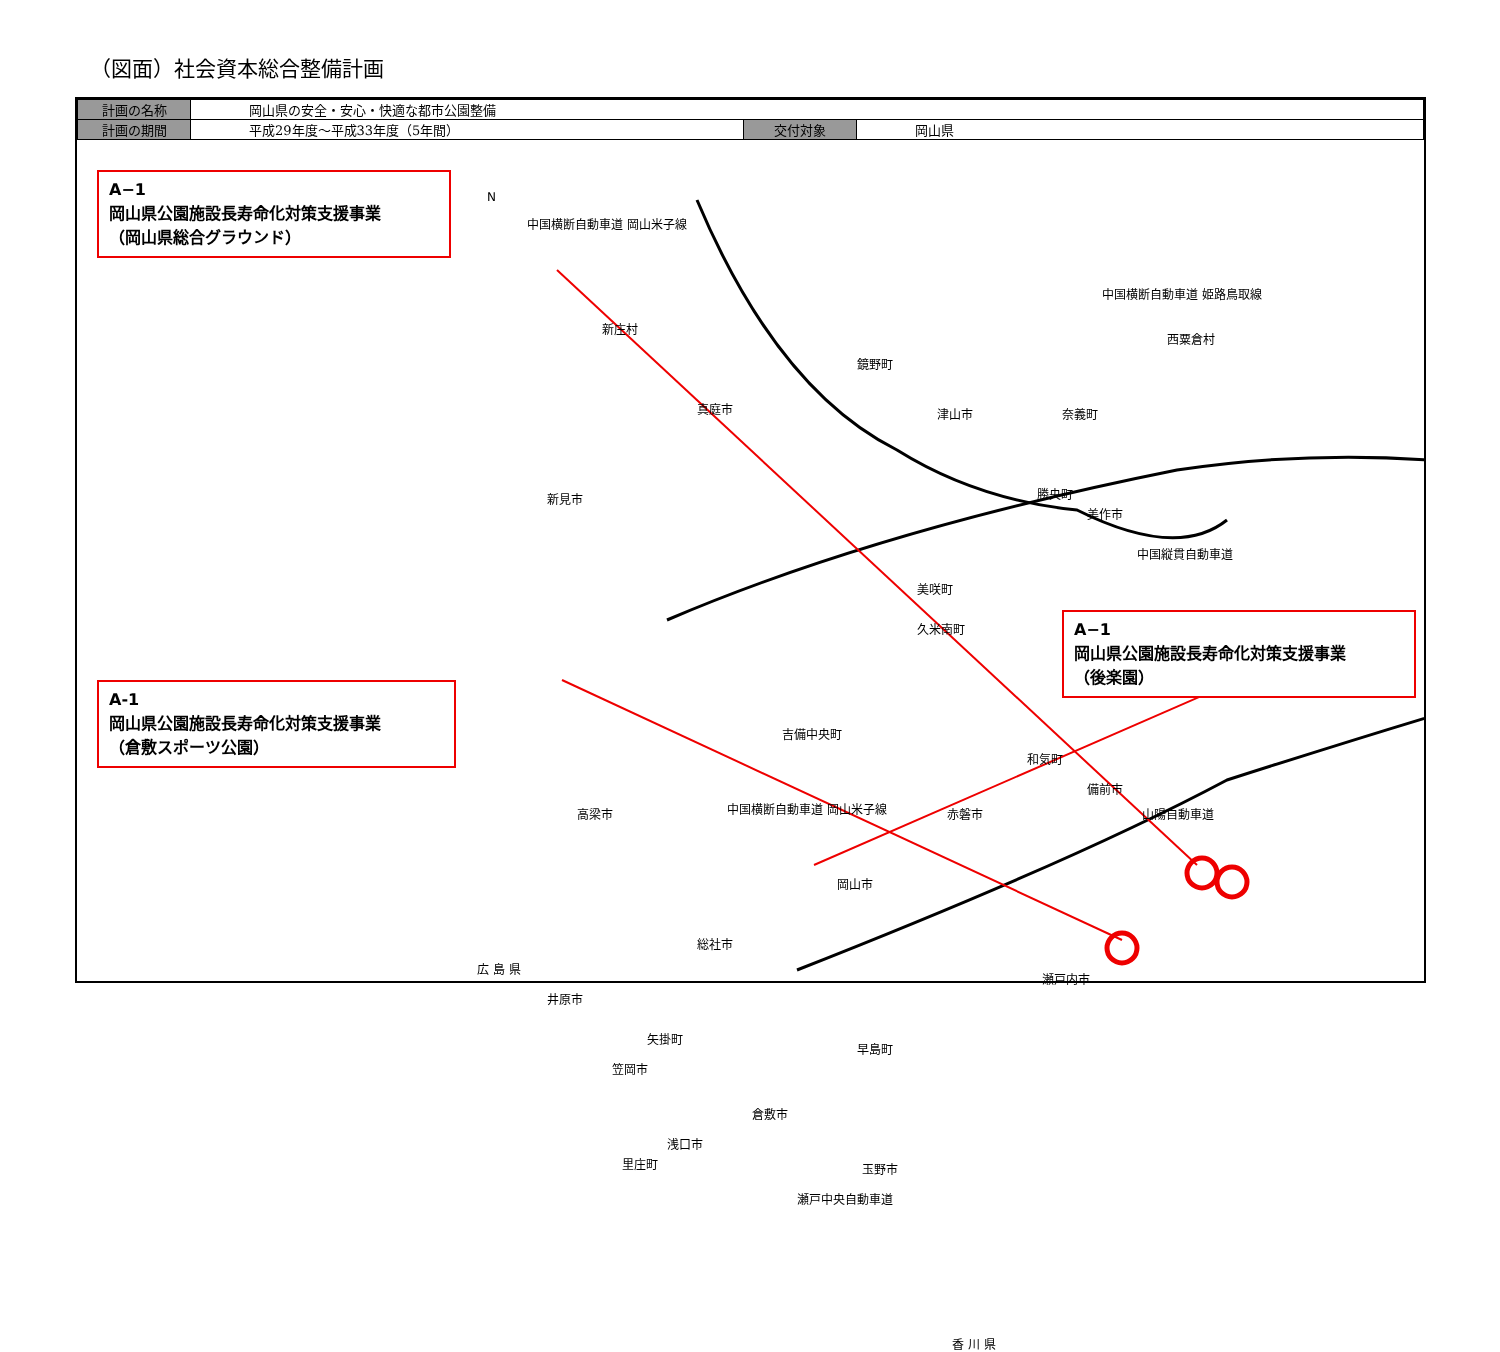（図面）社会資本総合整備計画
| 計画の名称 | 岡山県の安全・安心・快適な都市公園整備 | | |
| 計画の期間 | 平成29年度～平成33年度（5年間） | 交付対象 | 岡山県 |
A−1
岡山県公園施設長寿命化対策支援事業
（岡山県総合グラウンド）
A-1
岡山県公園施設長寿命化対策支援事業
（倉敷スポーツ公園）
A−1
岡山県公園施設長寿命化対策支援事業
（後楽園）
N
中国横断自動車道 岡山米子線
新庄村
鏡野町
真庭市 津山市
中国横断自動車道 姫路鳥取線
西粟倉村
奈義町
勝央町
美作市
新見市
中国縦貫自動車道
美咲町
久米南町
吉備中央町
和気町
備前市
山陽自動車道 赤磐市 高梁市 中国横断自動車道 岡山米子線
岡山市
総社市
広 島 県
瀬戸内市
井原市
矢掛町
早島町
笠岡市
倉敷市
浅口市
里庄町 玉野市
瀬戸中央自動車道
香 川 県